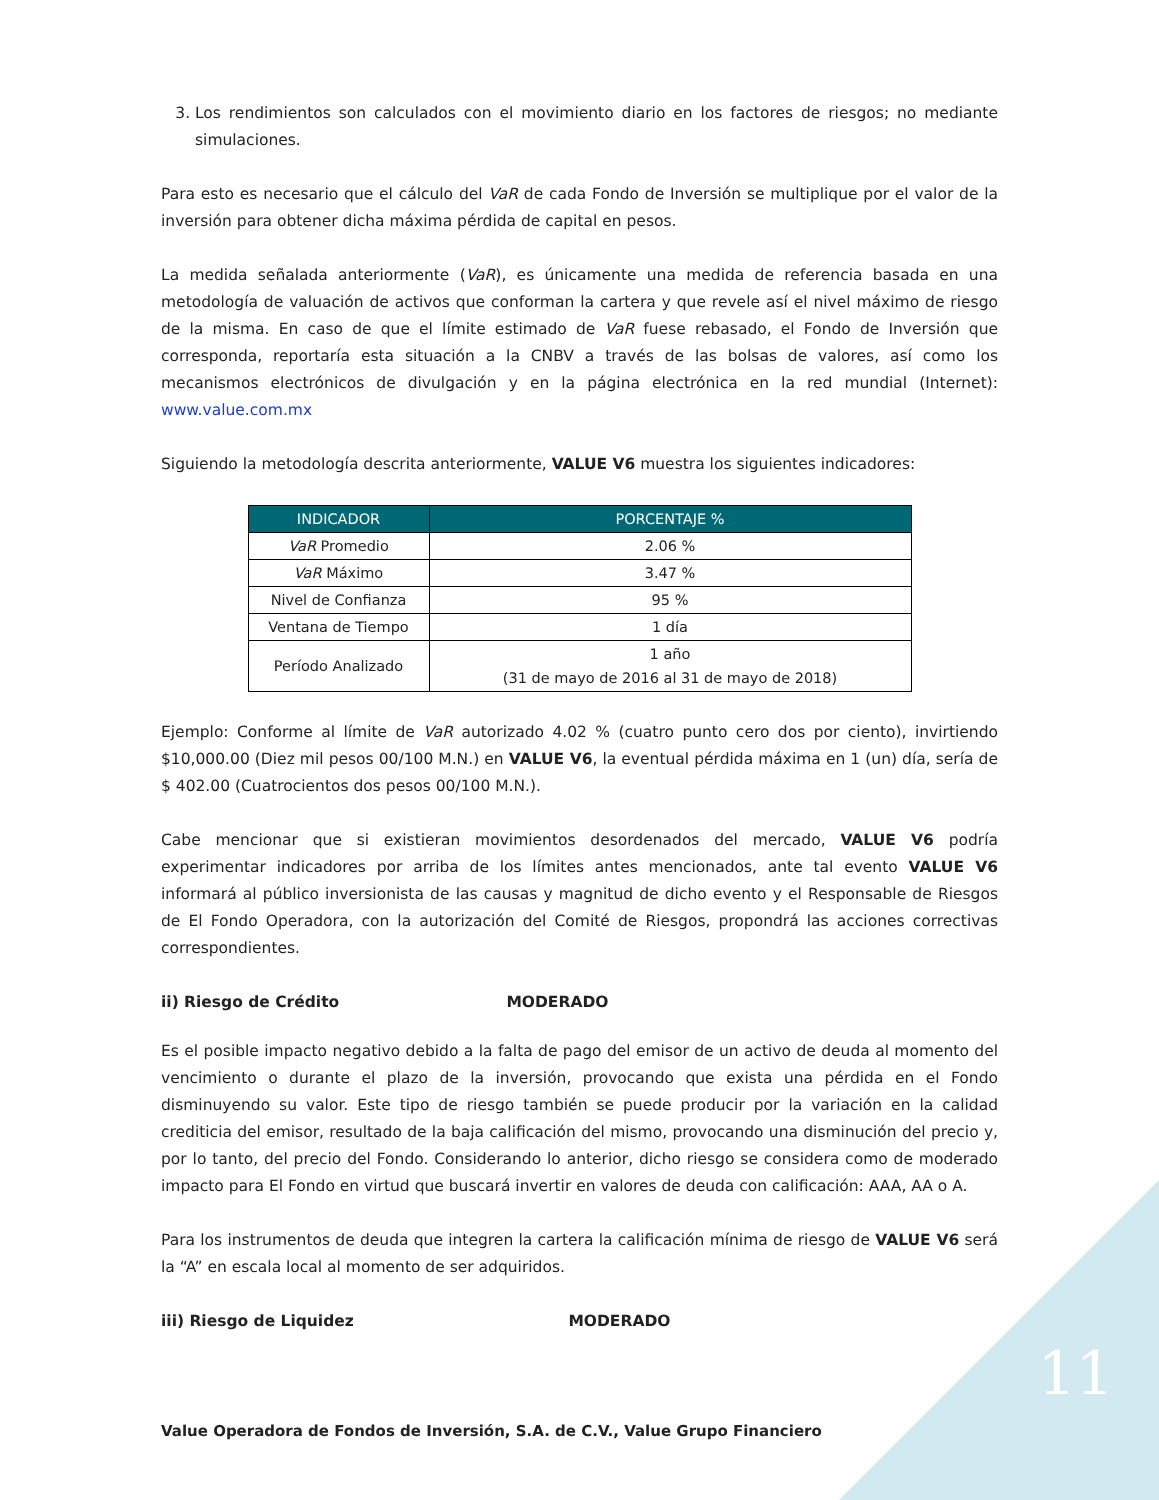3. Los rendimientos son calculados con el movimiento diario en los factores de riesgos; no mediante simulaciones.
Para esto es necesario que el cálculo del VaR de cada Fondo de Inversión se multiplique por el valor de la inversión para obtener dicha máxima pérdida de capital en pesos.
La medida señalada anteriormente (VaR), es únicamente una medida de referencia basada en una metodología de valuación de activos que conforman la cartera y que revele así el nivel máximo de riesgo de la misma. En caso de que el límite estimado de VaR fuese rebasado, el Fondo de Inversión que corresponda, reportaría esta situación a la CNBV a través de las bolsas de valores, así como los mecanismos electrónicos de divulgación y en la página electrónica en la red mundial (Internet): www.value.com.mx
Siguiendo la metodología descrita anteriormente, VALUE V6 muestra los siguientes indicadores:
| INDICADOR | PORCENTAJE % |
| --- | --- |
| VaR Promedio | 2.06 % |
| VaR Máximo | 3.47 % |
| Nivel de Confianza | 95 % |
| Ventana de Tiempo | 1 día |
| Período Analizado | 1 año (31 de mayo de 2016 al 31 de mayo de 2018) |
Ejemplo: Conforme al límite de VaR autorizado 4.02 % (cuatro punto cero dos por ciento), invirtiendo $10,000.00 (Diez mil pesos 00/100 M.N.) en VALUE V6, la eventual pérdida máxima en 1 (un) día, sería de $ 402.00 (Cuatrocientos dos pesos 00/100 M.N.).
Cabe mencionar que si existieran movimientos desordenados del mercado, VALUE V6 podría experimentar indicadores por arriba de los límites antes mencionados, ante tal evento VALUE V6 informará al público inversionista de las causas y magnitud de dicho evento y el Responsable de Riesgos de El Fondo Operadora, con la autorización del Comité de Riesgos, propondrá las acciones correctivas correspondientes.
ii) Riesgo de Crédito MODERADO
Es el posible impacto negativo debido a la falta de pago del emisor de un activo de deuda al momento del vencimiento o durante el plazo de la inversión, provocando que exista una pérdida en el Fondo disminuyendo su valor. Este tipo de riesgo también se puede producir por la variación en la calidad crediticia del emisor, resultado de la baja calificación del mismo, provocando una disminución del precio y, por lo tanto, del precio del Fondo. Considerando lo anterior, dicho riesgo se considera como de moderado impacto para El Fondo en virtud que buscará invertir en valores de deuda con calificación: AAA, AA o A.
Para los instrumentos de deuda que integren la cartera la calificación mínima de riesgo de VALUE V6 será la “A” en escala local al momento de ser adquiridos.
iii) Riesgo de Liquidez MODERADO
11
Value Operadora de Fondos de Inversión, S.A. de C.V., Value Grupo Financiero